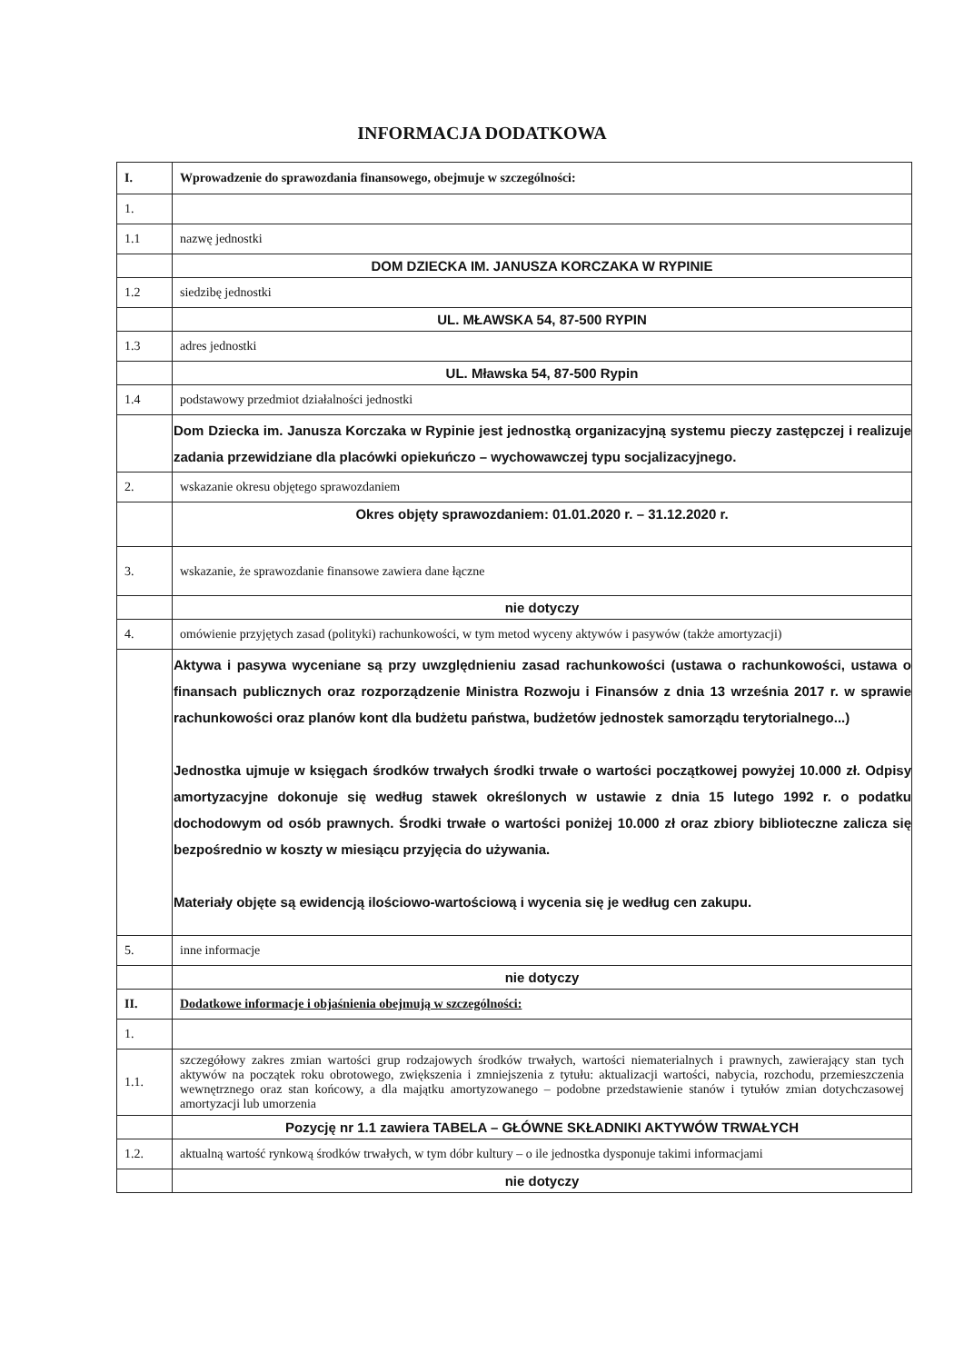INFORMACJA DODATKOWA
| I. | Wprowadzenie do sprawozdania finansowego, obejmuje w szczególności: |
| 1. | |
| 1.1 | nazwę jednostki |
| | DOM DZIECKA IM. JANUSZA KORCZAKA W RYPINIE |
| 1.2 | siedzibę jednostki |
| | UL. MŁAWSKA 54, 87-500 RYPIN |
| 1.3 | adres jednostki |
| | UL. Mławska 54, 87-500 Rypin |
| 1.4 | podstawowy przedmiot działalności jednostki |
| | Dom Dziecka im. Janusza Korczaka w Rypinie jest jednostką organizacyjną systemu pieczy zastępczej i realizuje zadania przewidziane dla placówki opiekuńczo – wychowawczej typu socjalizacyjnego. |
| 2. | wskazanie okresu objętego sprawozdaniem |
| | Okres objęty sprawozdaniem: 01.01.2020 r. – 31.12.2020 r. |
| 3. | wskazanie, że sprawozdanie finansowe zawiera dane łączne |
| | nie dotyczy |
| 4. | omówienie przyjętych zasad (polityki) rachunkowości, w tym metod wyceny aktywów i pasywów (także amortyzacji) |
| | Aktywa i pasywa wyceniane są przy uwzględnieniu zasad rachunkowości (ustawa o rachunkowości, ustawa o finansach publicznych oraz rozporządzenie Ministra Rozwoju i Finansów z dnia 13 września 2017 r. w sprawie rachunkowości oraz planów kont dla budżetu państwa, budżetów jednostek samorządu terytorialnego...) Jednostka ujmuje w księgach środków trwałych środki trwałe o wartości początkowej powyżej 10.000 zł. Odpisy amortyzacyjne dokonuje się według stawek określonych w ustawie z dnia 15 lutego 1992 r. o podatku dochodowym od osób prawnych. Środki trwałe o wartości poniżej 10.000 zł oraz zbiory biblioteczne zalicza się bezpośrednio w koszty w miesiącu przyjęcia do używania. Materiały objęte są ewidencją ilościowo-wartościową i wycenia się je według cen zakupu. |
| 5. | inne informacje |
| | nie dotyczy |
| II. | Dodatkowe informacje i objaśnienia obejmują w szczególności: |
| 1. | |
| 1.1. | szczegółowy zakres zmian wartości grup rodzajowych środków trwałych, wartości niematerialnych i prawnych, zawierający stan tych aktywów na początek roku obrotowego, zwiększenia i zmniejszenia z tytułu: aktualizacji wartości, nabycia, rozchodu, przemieszczenia wewnętrznego oraz stan końcowy, a dla majątku amortyzowanego – podobne przedstawienie stanów i tytułów zmian dotychczasowej amortyzacji lub umorzenia |
| | Pozycję nr 1.1 zawiera TABELA – GŁÓWNE SKŁADNIKI AKTYWÓW TRWAŁYCH |
| 1.2. | aktualną wartość rynkową środków trwałych, w tym dóbr kultury – o ile jednostka dysponuje takimi informacjami |
| | nie dotyczy |